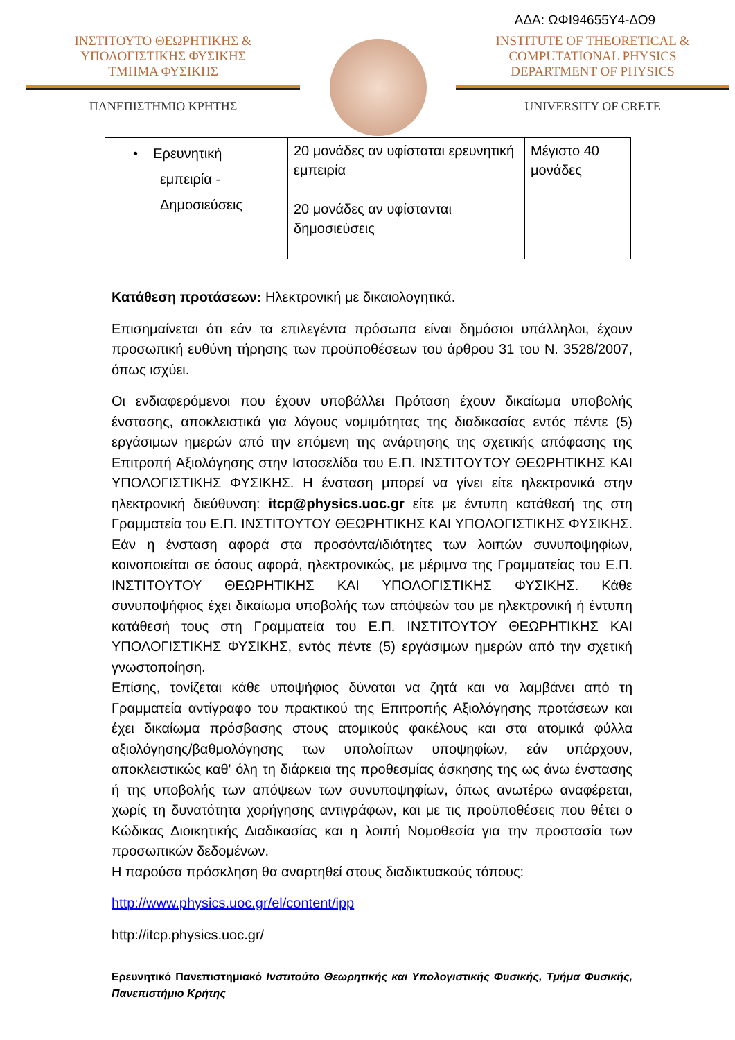ΑΔΑ: ΩΦΙ94655Υ4-ΔΟ9
ΙΝΣΤΙΤΟΥΤΟ ΘΕΩΡΗΤΙΚΗΣ &
ΥΠΟΛΟΓΙΣΤΙΚΗΣ ΦΥΣΙΚΗΣ
ΤΜΗΜΑ ΦΥΣΙΚΗΣ
ΠΑΝΕΠΙΣΤΗΜΙΟ ΚΡΗΤΗΣ
INSTITUTE OF THEORETICAL &
COMPUTATIONAL PHYSICS
DEPARTMENT OF PHYSICS
UNIVERSITY OF CRETE
| • Ερευνητική εμπειρία - Δημοσιεύσεις | 20 μονάδες αν υφίσταται ερευνητική εμπειρία 20 μονάδες αν υφίστανται δημοσιεύσεις | Μέγιστο 40 μονάδες |
Κατάθεση προτάσεων: Ηλεκτρονική με δικαιολογητικά.
Επισημαίνεται ότι εάν τα επιλεγέντα πρόσωπα είναι δημόσιοι υπάλληλοι, έχουν προσωπική ευθύνη τήρησης των προϋποθέσεων του άρθρου 31 του Ν. 3528/2007, όπως ισχύει.
Οι ενδιαφερόμενοι που έχουν υποβάλλει Πρόταση έχουν δικαίωμα υποβολής ένστασης, αποκλειστικά για λόγους νομιμότητας της διαδικασίας εντός πέντε (5) εργάσιμων ημερών από την επόμενη της ανάρτησης της σχετικής απόφασης της Επιτροπή Αξιολόγησης στην Ιστοσελίδα του Ε.Π. ΙΝΣΤΙΤΟΥΤΟΥ ΘΕΩΡΗΤΙΚΗΣ ΚΑΙ ΥΠΟΛΟΓΙΣΤΙΚΗΣ ΦΥΣΙΚΗΣ. Η ένσταση μπορεί να γίνει είτε ηλεκτρονικά στην ηλεκτρονική διεύθυνση: itcp@physics.uoc.gr είτε με έντυπη κατάθεσή της στη Γραμματεία του Ε.Π. ΙΝΣΤΙΤΟΥΤΟΥ ΘΕΩΡΗΤΙΚΗΣ ΚΑΙ ΥΠΟΛΟΓΙΣΤΙΚΗΣ ΦΥΣΙΚΗΣ. Εάν η ένσταση αφορά στα προσόντα/ιδιότητες των λοιπών συνυποψηφίων, κοινοποιείται σε όσους αφορά, ηλεκτρονικώς, με μέριμνα της Γραμματείας του Ε.Π. ΙΝΣΤΙΤΟΥΤΟΥ ΘΕΩΡΗΤΙΚΗΣ ΚΑΙ ΥΠΟΛΟΓΙΣΤΙΚΗΣ ΦΥΣΙΚΗΣ. Κάθε συνυποψήφιος έχει δικαίωμα υποβολής των απόψεών του με ηλεκτρονική ή έντυπη κατάθεσή τους στη Γραμματεία του Ε.Π. ΙΝΣΤΙΤΟΥΤΟΥ ΘΕΩΡΗΤΙΚΗΣ ΚΑΙ ΥΠΟΛΟΓΙΣΤΙΚΗΣ ΦΥΣΙΚΗΣ, εντός πέντε (5) εργάσιμων ημερών από την σχετική γνωστοποίηση.
Επίσης, τονίζεται κάθε υποψήφιος δύναται να ζητά και να λαμβάνει από τη Γραμματεία αντίγραφο του πρακτικού της Επιτροπής Αξιολόγησης προτάσεων και έχει δικαίωμα πρόσβασης στους ατομικούς φακέλους και στα ατομικά φύλλα αξιολόγησης/βαθμολόγησης των υπολοίπων υποψηφίων, εάν υπάρχουν, αποκλειστικώς καθ' όλη τη διάρκεια της προθεσμίας άσκησης της ως άνω ένστασης ή της υποβολής των απόψεων των συνυποψηφίων, όπως ανωτέρω αναφέρεται, χωρίς τη δυνατότητα χορήγησης αντιγράφων, και με τις προϋποθέσεις που θέτει ο Κώδικας Διοικητικής Διαδικασίας και η λοιπή Νομοθεσία για την προστασία των προσωπικών δεδομένων.
Η παρούσα πρόσκληση θα αναρτηθεί στους διαδικτυακούς τόπους:
http://www.physics.uoc.gr/el/content/ipp
http://itcp.physics.uoc.gr/
Ερευνητικό Πανεπιστημιακό Ινστιτούτο Θεωρητικής και Υπολογιστικής Φυσικής, Τμήμα Φυσικής, Πανεπιστήμιο Κρήτης